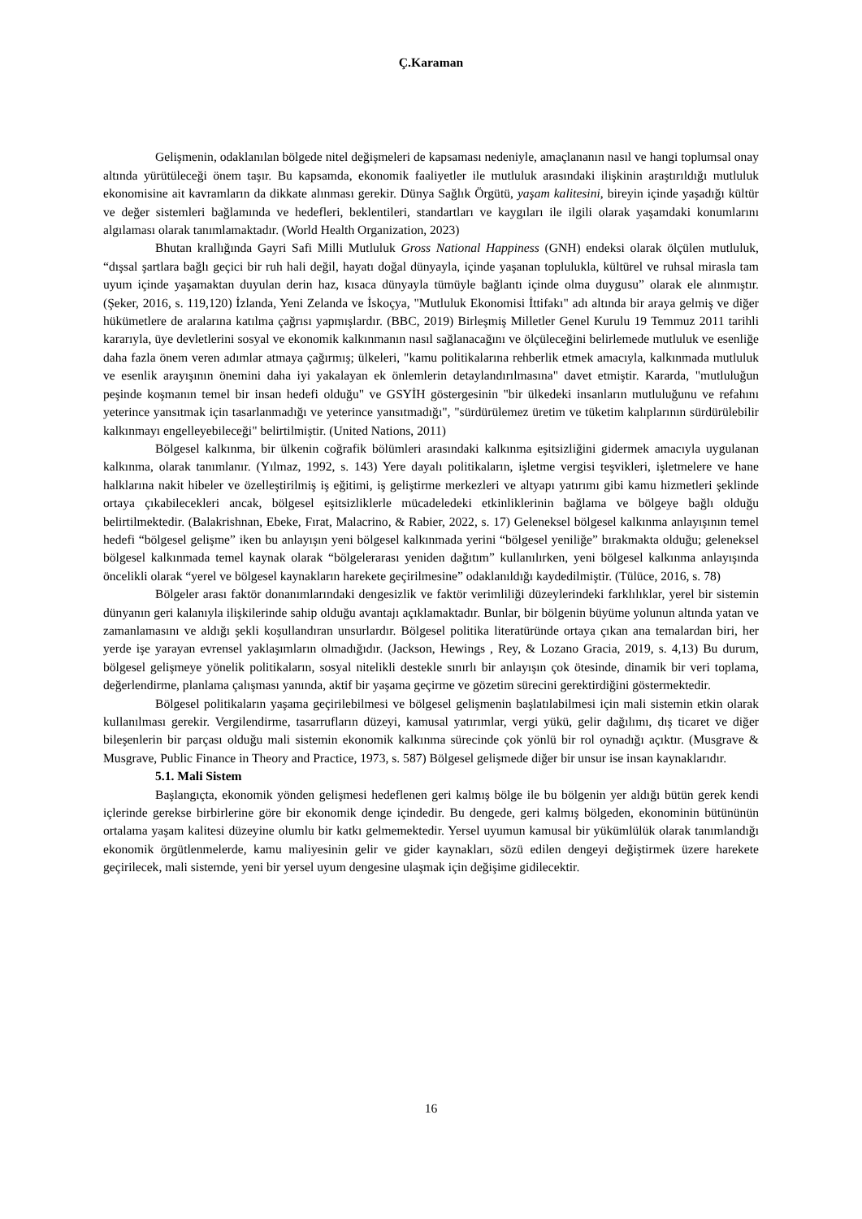Ç.Karaman
Gelişmenin, odaklanılan bölgede nitel değişmeleri de kapsaması nedeniyle, amaçlananın nasıl ve hangi toplumsal onay altında yürütüleceği önem taşır. Bu kapsamda, ekonomik faaliyetler ile mutluluk arasındaki ilişkinin araştırıldığı mutluluk ekonomisine ait kavramların da dikkate alınması gerekir. Dünya Sağlık Örgütü, yaşam kalitesini, bireyin içinde yaşadığı kültür ve değer sistemleri bağlamında ve hedefleri, beklentileri, standartları ve kaygıları ile ilgili olarak yaşamdaki konumlarını algılaması olarak tanımlamaktadır. (World Health Organization, 2023)
Bhutan krallığında Gayri Safi Milli Mutluluk Gross National Happiness (GNH) endeksi olarak ölçülen mutluluk, “dışsal şartlara bağlı geçici bir ruh hali değil, hayatı doğal dünyayla, içinde yaşanan toplulukla, kültürel ve ruhsal mirasla tam uyum içinde yaşamaktan duyulan derin haz, kısaca dünyayla tümüyle bağlantı içinde olma duygusu” olarak ele alınmıştır. (Şeker, 2016, s. 119,120) İzlanda, Yeni Zelanda ve İskoçya, "Mutluluk Ekonomisi İttifakı" adı altında bir araya gelmiş ve diğer hükümetlere de aralarına katılma çağrısı yapmışlardır. (BBC, 2019) Birleşmiş Milletler Genel Kurulu 19 Temmuz 2011 tarihli kararıyla, üye devletlerini sosyal ve ekonomik kalkınmanın nasıl sağlanacağını ve ölçüleceğini belirlemede mutluluk ve esenliğe daha fazla önem veren adımlar atmaya çağırmış; ülkeleri, "kamu politikalarına rehberlik etmek amacıyla, kalkınmada mutluluk ve esenlik arayışının önemini daha iyi yakalayan ek önlemlerin detaylandırılmasına" davet etmiştir. Kararda, "mutluluğun peşinde koşmanın temel bir insan hedefi olduğu" ve GSYİH göstergesinin "bir ülkedeki insanların mutluluğunu ve refahını yeterince yansıtmak için tasarlanmadığı ve yeterince yansıtmadığı", "sürdürülemez üretim ve tüketim kalıplarının sürdürülebilir kalkınmayı engelleyebileceği" belirtilmiştir. (United Nations, 2011)
Bölgesel kalkınma, bir ülkenin coğrafik bölümleri arasındaki kalkınma eşitsizliğini gidermek amacıyla uygulanan kalkınma, olarak tanımlanır. (Yılmaz, 1992, s. 143) Yere dayalı politikaların, işletme vergisi teşvikleri, işletmelere ve hane halklarına nakit hibeler ve özelleştirilmiş iş eğitimi, iş geliştirme merkezleri ve altyapı yatırımı gibi kamu hizmetleri şeklinde ortaya çıkabilecekleri ancak, bölgesel eşitsizliklerle mücadeledeki etkinliklerinin bağlama ve bölgeye bağlı olduğu belirtilmektedir. (Balakrishnan, Ebeke, Fırat, Malacrino, & Rabier, 2022, s. 17) Geleneksel bölgesel kalkınma anlayışının temel hedefi “bölgesel gelişme” iken bu anlayışın yeni bölgesel kalkınmada yerini “bölgesel yeniliğe” bırakmakta olduğu; geleneksel bölgesel kalkınmada temel kaynak olarak “bölgelerarası yeniden dağıtım” kullanılırken, yeni bölgesel kalkınma anlayışında öncelikli olarak “yerel ve bölgesel kaynakların harekete geçirilmesine” odaklanıldığı kaydedilmiştir. (Tülüce, 2016, s. 78)
Bölgeler arası faktör donanımlarındaki dengesizlik ve faktör verimliliği düzeylerindeki farklılıklar, yerel bir sistemin dünyanın geri kalanıyla ilişkilerinde sahip olduğu avantajı açıklamaktadır. Bunlar, bir bölgenin büyüme yolunun altında yatan ve zamanlamasını ve aldığı şekli koşullandıran unsurlardır. Bölgesel politika literatüründe ortaya çıkan ana temalardan biri, her yerde işe yarayan evrensel yaklaşımların olmadığıdır. (Jackson, Hewings , Rey, & Lozano Gracia, 2019, s. 4,13) Bu durum, bölgesel gelişmeye yönelik politikaların, sosyal nitelikli destekle sınırlı bir anlayışın çok ötesinde, dinamik bir veri toplama, değerlendirme, planlama çalışması yanında, aktif bir yaşama geçirme ve gözetim sürecini gerektirdiğini göstermektedir.
Bölgesel politikaların yaşama geçirilebilmesi ve bölgesel gelişmenin başlatılabilmesi için mali sistemin etkin olarak kullanılması gerekir. Vergilendirme, tasarrufların düzeyi, kamusal yatırımlar, vergi yükü, gelir dağılımı, dış ticaret ve diğer bileşenlerin bir parçası olduğu mali sistemin ekonomik kalkınma sürecinde çok yönlü bir rol oynadığı açıktır. (Musgrave & Musgrave, Public Finance in Theory and Practice, 1973, s. 587) Bölgesel gelişmede diğer bir unsur ise insan kaynaklarıdır.
5.1. Mali Sistem
Başlangıçta, ekonomik yönden gelişmesi hedeflenen geri kalmış bölge ile bu bölgenin yer aldığı bütün gerek kendi içlerinde gerekse birbirlerine göre bir ekonomik denge içindedir. Bu dengede, geri kalmış bölgeden, ekonominin bütününün ortalama yaşam kalitesi düzeyine olumlu bir katkı gelmemektedir. Yersel uyumun kamusal bir yükümlülük olarak tanımlandığı ekonomik örgütlenmelerde, kamu maliyesinin gelir ve gider kaynakları, sözü edilen dengeyi değiştirmek üzere harekete geçirilecek, mali sistemde, yeni bir yersel uyum dengesine ulaşmak için değişime gidilecektir.
16